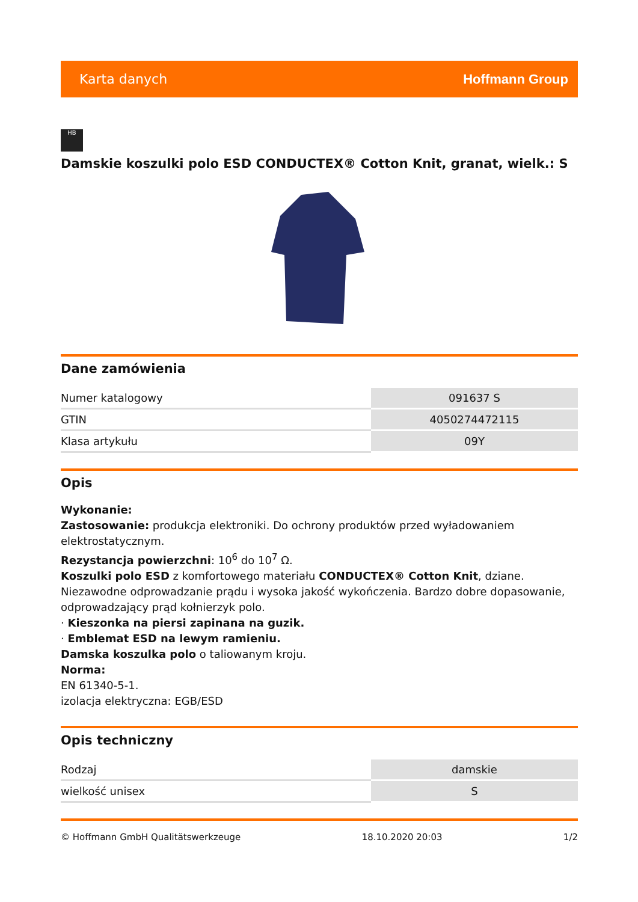Karta danych Hoffmann Group
HB
Damskie koszulki polo ESD CONDUCTEX® Cotton Knit, granat, wielk.: S
Dane zamówienia
| Numer katalogowy | 091637 S |
| GTIN | 4050274472115 |
| Klasa artykułu | 09Y |
Opis
Wykonanie:
Zastosowanie: produkcja elektroniki. Do ochrony produktów przed wyładowaniem elektrostatycznym.
Rezystancja powierzchni: 10<sup>6</sup> do 10<sup>7</sup> Ω.
Koszulki polo ESD z komfortowego materiału CONDUCTEX® Cotton Knit, dziane. Niezawodne odprowadzanie prądu i wysoka jakość wykończenia. Bardzo dobre dopasowanie, odprowadzający prąd kołnierzyk polo.
· Kieszonka na piersi zapinana na guzik.
· Emblemat ESD na lewym ramieniu.
Damska koszulka polo o taliowanym kroju.
Norma:
EN 61340-5-1.
izolacja elektryczna: EGB/ESD
Opis techniczny
| Rodzaj | damskie |
| wielkość unisex | S |
© Hoffmann GmbH Qualitätswerkzeuge 18.10.2020 20:03 1/2